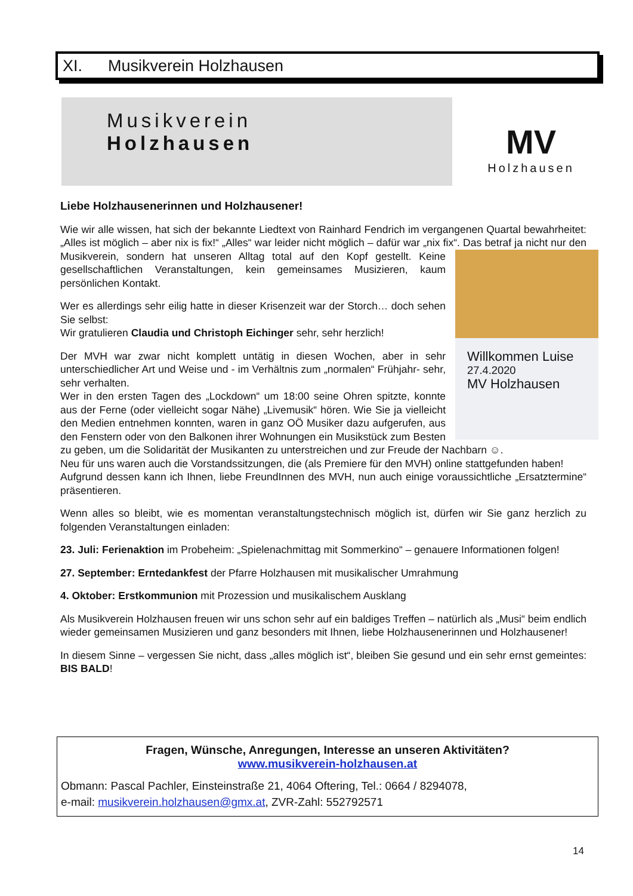XI. Musikverein Holzhausen
Musikverein
Holzhausen
MV
Holzhausen
Liebe Holzhausenerinnen und Holzhausener!
Wie wir alle wissen, hat sich der bekannte Liedtext von Rainhard Fendrich im vergangenen Quartal bewahrheitet: „Alles ist möglich – aber nix is fix!“ „Alles“ war leider nicht möglich – dafür war „nix fix“. Das betraf ja nicht nur den Musikverein, sondern hat unseren Alltag total auf den Kopf gestellt. Keine Willkommen Luise
27.4.2020
MV Holzhausen gesellschaftlichen Veranstaltungen, kein gemeinsames Musizieren, kaum persönlichen Kontakt.
Wer es allerdings sehr eilig hatte in dieser Krisenzeit war der Storch… doch sehen Sie selbst:
Wir gratulieren Claudia und Christoph Eichinger sehr, sehr herzlich!
Der MVH war zwar nicht komplett untätig in diesen Wochen, aber in sehr unterschiedlicher Art und Weise und - im Verhältnis zum „normalen“ Frühjahr- sehr, sehr verhalten.
Wer in den ersten Tagen des „Lockdown“ um 18:00 seine Ohren spitzte, konnte aus der Ferne (oder vielleicht sogar Nähe) „Livemusik“ hören. Wie Sie ja vielleicht den Medien entnehmen konnten, waren in ganz OÖ Musiker dazu aufgerufen, aus den Fenstern oder von den Balkonen ihrer Wohnungen ein Musikstück zum Besten zu geben, um die Solidarität der Musikanten zu unterstreichen und zur Freude der Nachbarn ☺.
Neu für uns waren auch die Vorstandssitzungen, die (als Premiere für den MVH) online stattgefunden haben!
Aufgrund dessen kann ich Ihnen, liebe FreundInnen des MVH, nun auch einige voraussichtliche „Ersatztermine“ präsentieren.
Wenn alles so bleibt, wie es momentan veranstaltungstechnisch möglich ist, dürfen wir Sie ganz herzlich zu folgenden Veranstaltungen einladen:
23. Juli: Ferienaktion im Probeheim: „Spielenachmittag mit Sommerkino“ – genauere Informationen folgen!
27. September: Erntedankfest der Pfarre Holzhausen mit musikalischer Umrahmung
4. Oktober: Erstkommunion mit Prozession und musikalischem Ausklang
Als Musikverein Holzhausen freuen wir uns schon sehr auf ein baldiges Treffen – natürlich als „Musi“ beim endlich wieder gemeinsamen Musizieren und ganz besonders mit Ihnen, liebe Holzhausenerinnen und Holzhausener!
In diesem Sinne – vergessen Sie nicht, dass „alles möglich ist“, bleiben Sie gesund und ein sehr ernst gemeintes: BIS BALD!
Fragen, Wünsche, Anregungen, Interesse an unseren Aktivitäten?
www.musikverein-holzhausen.at
Obmann: Pascal Pachler, Einsteinstraße 21, 4064 Oftering, Tel.: 0664 / 8294078,
e-mail: musikverein.holzhausen@gmx.at, ZVR-Zahl: 552792571
14